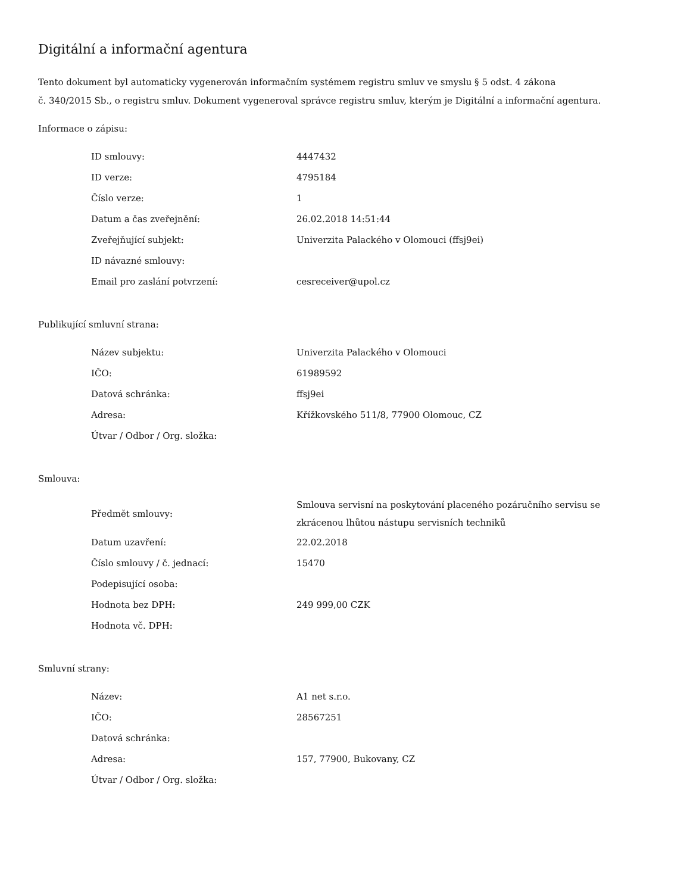Digitální a informační agentura
Tento dokument byl automaticky vygenerován informačním systémem registru smluv ve smyslu § 5 odst. 4 zákona
č. 340/2015 Sb., o registru smluv. Dokument vygeneroval správce registru smluv, kterým je Digitální a informační agentura.
Informace o zápisu:
| ID smlouvy: | 4447432 |
| ID verze: | 4795184 |
| Číslo verze: | 1 |
| Datum a čas zveřejnění: | 26.02.2018 14:51:44 |
| Zveřejňující subjekt: | Univerzita Palackého v Olomouci (ffsj9ei) |
| ID návazné smlouvy: | |
| Email pro zaslání potvrzení: | cesreceiver@upol.cz |
Publikující smluvní strana:
| Název subjektu: | Univerzita Palackého v Olomouci |
| IČO: | 61989592 |
| Datová schránka: | ffsj9ei |
| Adresa: | Křížkovského 511/8, 77900 Olomouc, CZ |
| Útvar / Odbor / Org. složka: | |
Smlouva:
| Předmět smlouvy: | Smlouva servisní na poskytování placeného pozáručního servisu se zkrácenou lhůtou nástupu servisních techniků |
| Datum uzavření: | 22.02.2018 |
| Číslo smlouvy / č. jednací: | 15470 |
| Podepisující osoba: | |
| Hodnota bez DPH: | 249 999,00 CZK |
| Hodnota vč. DPH: | |
Smluvní strany:
| Název: | A1 net s.r.o. |
| IČO: | 28567251 |
| Datová schránka: | |
| Adresa: | 157, 77900, Bukovany, CZ |
| Útvar / Odbor / Org. složka: | |